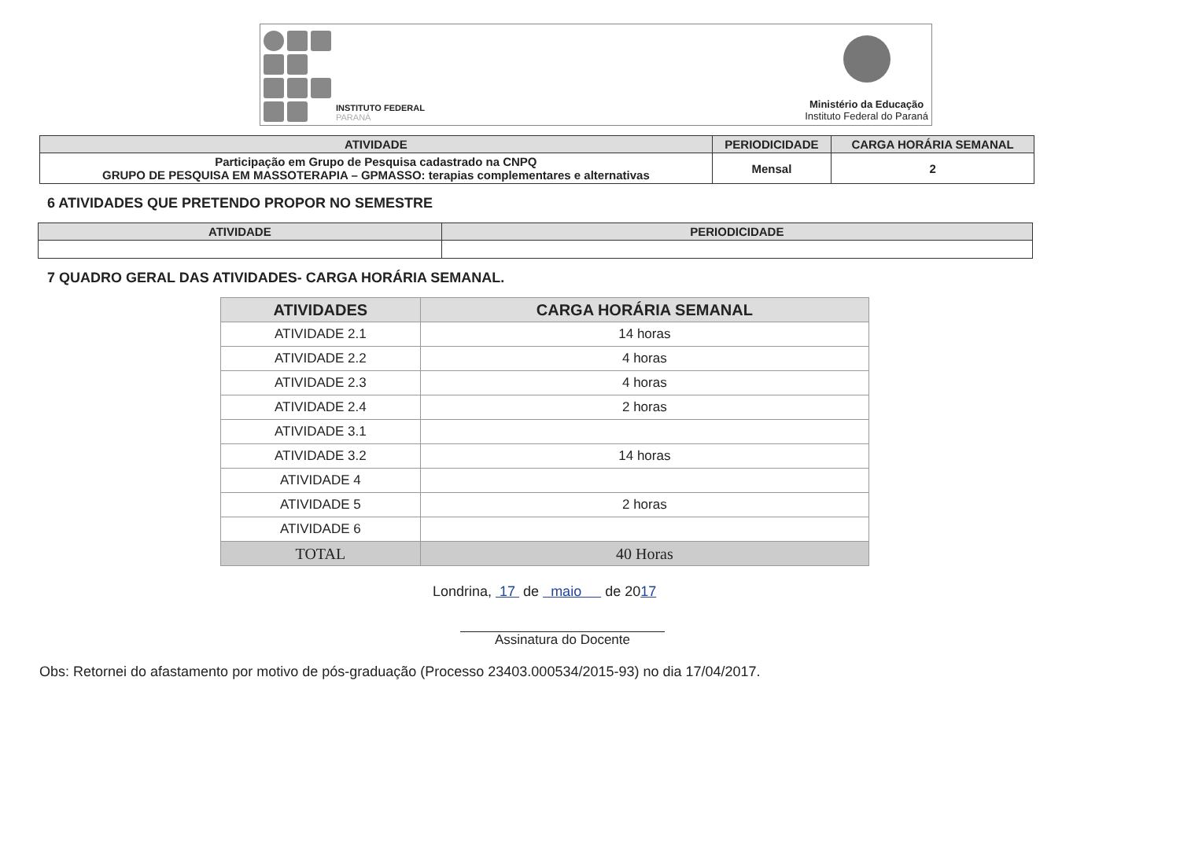INSTITUTO FEDERAL
PARANÁ
Ministério da Educação
Instituto Federal do Paraná
| ATIVIDADE | PERIODICIDADE | CARGA HORÁRIA SEMANAL |
| --- | --- | --- |
| Participação em Grupo de Pesquisa cadastrado na CNPQ GRUPO DE PESQUISA EM MASSOTERAPIA – GPMASSO: terapias complementares e alternativas | Mensal | 2 |
6 ATIVIDADES QUE PRETENDO PROPOR NO SEMESTRE
| ATIVIDADE | PERIODICIDADE |
| --- | --- |
7 QUADRO GERAL DAS ATIVIDADES- CARGA HORÁRIA SEMANAL.
| ATIVIDADES | CARGA HORÁRIA SEMANAL |
| --- | --- |
| ATIVIDADE 2.1 | 14 horas |
| ATIVIDADE 2.2 | 4 horas |
| ATIVIDADE 2.3 | 4 horas |
| ATIVIDADE 2.4 | 2 horas |
| ATIVIDADE 3.1 | |
| ATIVIDADE 3.2 | 14 horas |
| ATIVIDADE 4 | |
| ATIVIDADE 5 | 2 horas |
| ATIVIDADE 6 | |
| TOTAL | 40 Horas |
Londrina, 17 de maio de 2017
Assinatura do Docente
Obs: Retornei do afastamento por motivo de pós-graduação (Processo 23403.000534/2015-93) no dia 17/04/2017.